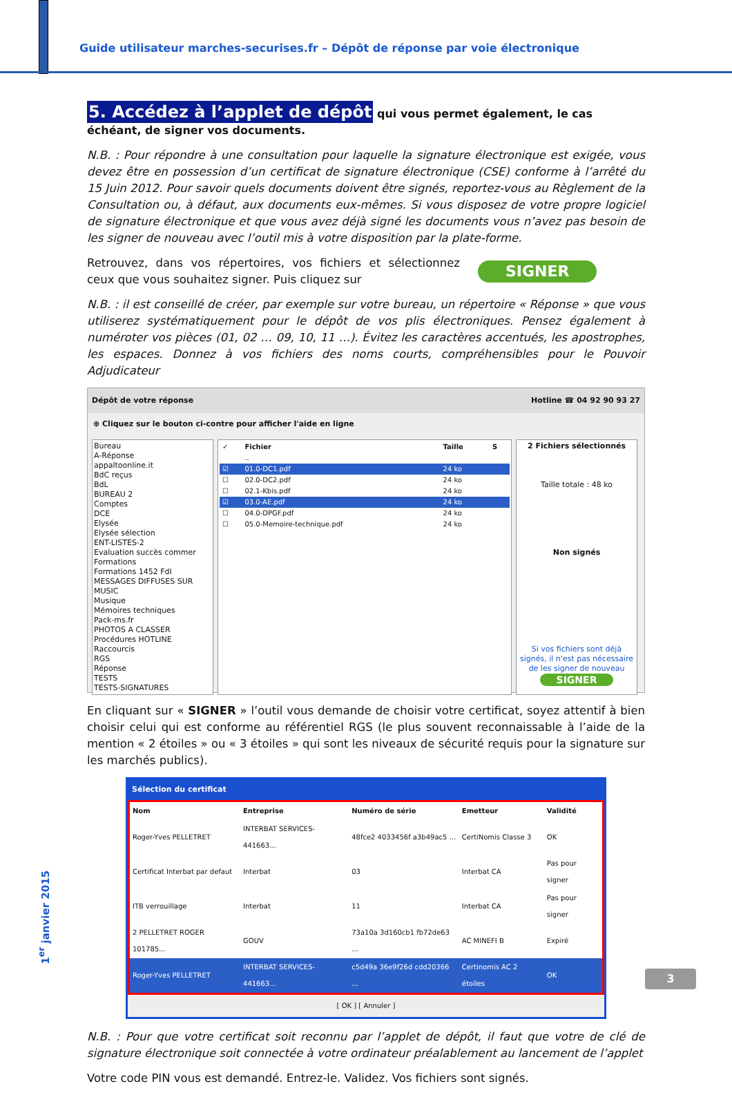Guide utilisateur marches-securises.fr – Dépôt de réponse par voie électronique
5. Accédez à l’applet de dépôt qui vous permet également, le cas échéant, de signer vos documents.
N.B. : Pour répondre à une consultation pour laquelle la signature électronique est exigée, vous devez être en possession d’un certificat de signature électronique (CSE) conforme à l’arrêté du 15 Juin 2012. Pour savoir quels documents doivent être signés, reportez-vous au Règlement de la Consultation ou, à défaut, aux documents eux-mêmes. Si vous disposez de votre propre logiciel de signature électronique et que vous avez déjà signé les documents vous n’avez pas besoin de les signer de nouveau avec l’outil mis à votre disposition par la plate-forme.
Retrouvez, dans vos répertoires, vos fichiers et sélectionnez ceux que vous souhaitez signer. Puis cliquez sur
SIGNER
N.B. : il est conseillé de créer, par exemple sur votre bureau, un répertoire « Réponse » que vous utiliserez systématiquement pour le dépôt de vos plis électroniques. Pensez également à numéroter vos pièces (01, 02 … 09, 10, 11 …). Évitez les caractères accentués, les apostrophes, les espaces. Donnez à vos fichiers des noms courts, compréhensibles pour le Pouvoir Adjudicateur
Dépôt de votre réponse Hotline ☎ 04 92 90 93 27
⊕ Cliquez sur le bouton ci-contre pour afficher l'aide en ligne
Bureau
A-Réponse
appaltoonline.it
BdC reçus
BdL
BUREAU 2
Comptes
DCE
Elysée
Elysée sélection
ENT-LISTES-2
Evaluation succès commer
Formations
Formations 1452 FdI
MESSAGES DIFFUSES SUR
MUSIC
Musique
Mémoires techniques
Pack-ms.fr
PHOTOS A CLASSER
Procédures HOTLINE
Raccourcis
RGS
Réponse
TESTS
TESTS-SIGNATURES
| ✓ | Fichier | Taille | S |
| --- | --- | --- | --- |
| | .. | | |
| ☑ | 01.0-DC1.pdf | 24 ko | |
| ☐ | 02.0-DC2.pdf | 24 ko | |
| ☐ | 02.1-Kbis.pdf | 24 ko | |
| ☑ | 03.0-AE.pdf | 24 ko | |
| ☐ | 04.0-DPGF.pdf | 24 ko | |
| ☐ | 05.0-Memoire-technique.pdf | 24 ko | |
2 Fichiers sélectionnés
Taille totale : 48 ko
Non signés
Si vos fichiers sont déjà signés, il n'est pas nécessaire de les signer de nouveau
SIGNER
En cliquant sur « SIGNER » l’outil vous demande de choisir votre certificat, soyez attentif à bien choisir celui qui est conforme au référentiel RGS (le plus souvent reconnaissable à l’aide de la mention « 2 étoiles » ou « 3 étoiles » qui sont les niveaux de sécurité requis pour la signature sur les marchés publics).
Sélection du certificat
| Nom | Entreprise | Numéro de série | Emetteur | Validité |
| --- | --- | --- | --- | --- |
| Roger-Yves PELLETRET | INTERBAT SERVICES-441663... | 48fce2 4033456f a3b49ac5 ... | CertiNomis Classe 3 | OK |
| Certificat Interbat par defaut | Interbat | 03 | Interbat CA | Pas pour signer |
| ITB verrouillage | Interbat | 11 | Interbat CA | Pas pour signer |
| 2 PELLETRET ROGER 101785... | GOUV | 73a10a 3d160cb1 fb72de63 ... | AC MINEFI B | Expiré |
| Roger-Yves PELLETRET | INTERBAT SERVICES-441663... | c5d49a 36e9f26d cdd20366 ... | Certinomis AC 2 étoiles | OK |
[ OK ] [ Annuler ]
N.B. : Pour que votre certificat soit reconnu par l’applet de dépôt, il faut que votre de clé de signature électronique soit connectée à votre ordinateur préalablement au lancement de l’applet
Votre code PIN vous est demandé. Entrez-le. Validez. Vos fichiers sont signés.
1<sup>er</sup> janvier 2015
3